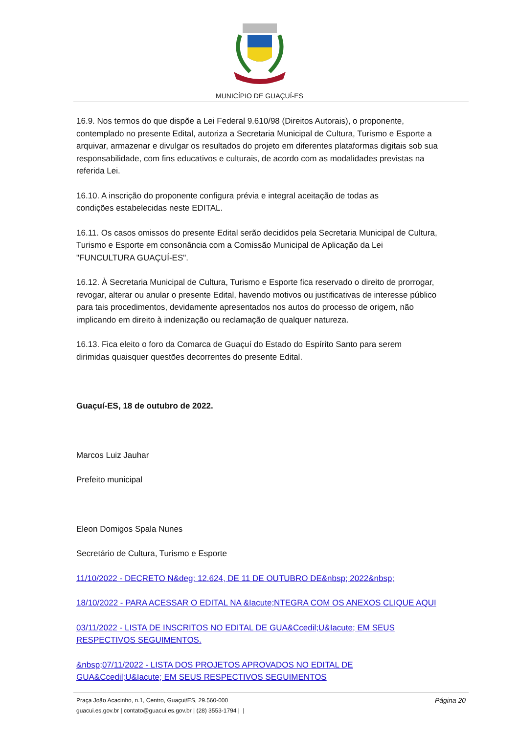MUNICÍPIO DE GUAÇUÍ-ES
16.9. Nos termos do que dispõe a Lei Federal 9.610/98 (Direitos Autorais), o proponente, contemplado no presente Edital, autoriza a Secretaria Municipal de Cultura, Turismo e Esporte a arquivar, armazenar e divulgar os resultados do projeto em diferentes plataformas digitais sob sua responsabilidade, com fins educativos e culturais, de acordo com as modalidades previstas na referida Lei.
16.10. A inscrição do proponente configura prévia e integral aceitação de todas as
condições estabelecidas neste EDITAL.
16.11. Os casos omissos do presente Edital serão decididos pela Secretaria Municipal de Cultura, Turismo e Esporte em consonância com a Comissão Municipal de Aplicação da Lei "FUNCULTURA GUAÇUÍ-ES".
16.12. À Secretaria Municipal de Cultura, Turismo e Esporte fica reservado o direito de prorrogar, revogar, alterar ou anular o presente Edital, havendo motivos ou justificativas de interesse público para tais procedimentos, devidamente apresentados nos autos do processo de origem, não implicando em direito à indenização ou reclamação de qualquer natureza.
16.13. Fica eleito o foro da Comarca de Guaçuí do Estado do Espírito Santo para serem
dirimidas quaisquer questões decorrentes do presente Edital.
Guaçuí-ES, 18 de outubro de 2022.
Marcos Luiz Jauhar
Prefeito municipal
Eleon Domigos Spala Nunes
Secretário de Cultura, Turismo e Esporte
11/10/2022 - DECRETO N&deg; 12.624, DE 11 DE OUTUBRO DE&nbsp; 2022&nbsp;
18/10/2022 - PARA ACESSAR O EDITAL NA &Iacute;NTEGRA COM OS ANEXOS CLIQUE AQUI
03/11/2022 - LISTA DE INSCRITOS NO EDITAL DE GUA&Ccedil;U&Iacute; EM SEUS RESPECTIVOS SEGUIMENTOS.
&nbsp;07/11/2022 - LISTA DOS PROJETOS APROVADOS NO EDITAL DE GUA&Ccedil;U&Iacute; EM SEUS RESPECTIVOS SEGUIMENTOS
Praça João Acacinho, n.1, Centro, Guaçui/ES, 29.560-000 Página 20
guacui.es.gov.br | contato@guacui.es.gov.br | (28) 3553-1794 | |